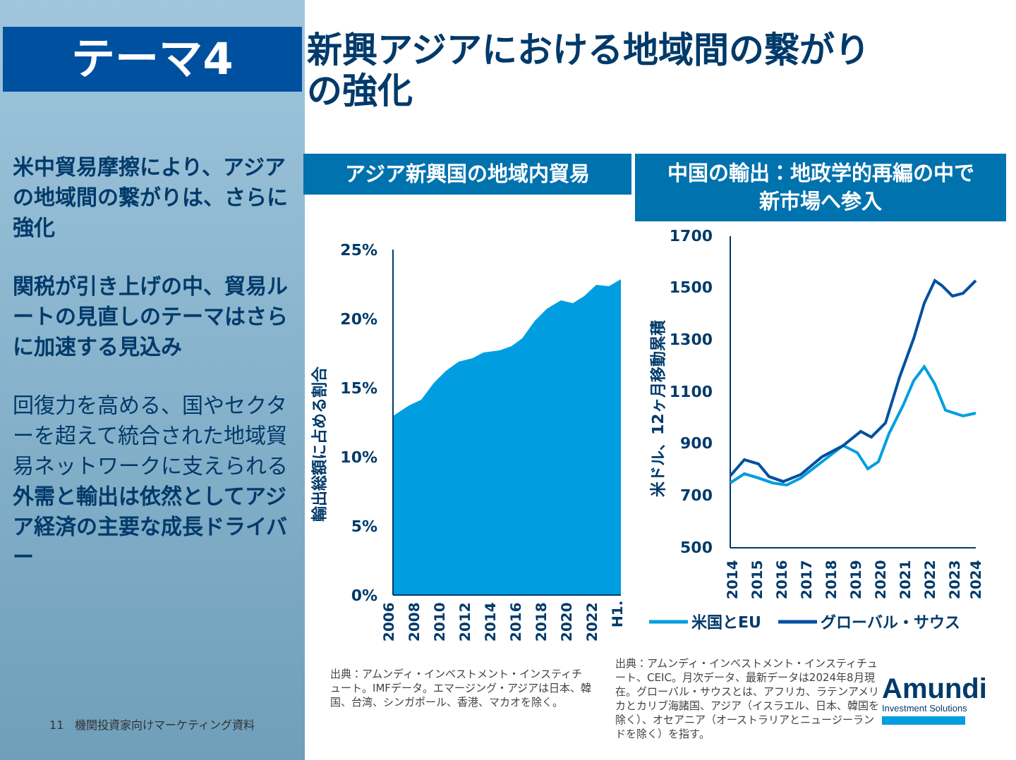テーマ4
新興アジアにおける地域間の繋がりの強化
米中貿易摩擦により、アジアの地域間の繋がりは、さらに強化
関税が引き上げの中、貿易ルートの見直しのテーマはさらに加速する見込み
回復力を高める、国やセクターを超えて統合された地域貿易ネットワークに支えられる外需と輸出は依然としてアジア経済の主要な成長ドライバー
11 機関投資家向けマーケティング資料
アジア新興国の地域内貿易
中国の輸出：地政学的再編の中で
新市場へ参入
輸出総額に占める割合
25%
20%
15%
10%
5%
0%
2006
2008
2010
2012
2014
2016
2018
2020
2022
H1.
米ドル、12ヶ月移動累積
1700
1500
1300
1100
900
700
500
2014
2015
2016
2017
2018
2019
2020
2021
2022
2023
2024
米国とEU
グローバル・サウス
出典：アムンディ・インベストメント・インスティチュート。IMFデータ。エマージング・アジアは日本、韓国、台湾、シンガポール、香港、マカオを除く。
出典：アムンディ・インベストメント・インスティチュート、CEIC。月次データ、最新データは2024年8月現在。グローバル・サウスとは、アフリカ、ラテンアメリカとカリブ海諸国、アジア（イスラエル、日本、韓国を除く）、オセアニア（オーストラリアとニュージーランドを除く）を指す。
Amundi
Investment Solutions